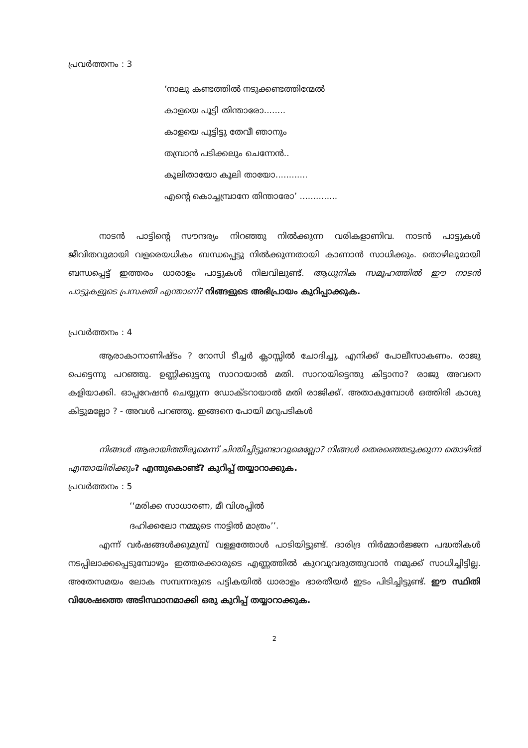പ്രവർത്തനം : 3
‘നാലു കണ്ടത്തിൽ നടുക്കണ്ടത്തിന്മേൽ
കാളയെ പൂട്ടി തിന്താരോ........
കാളയെ പൂട്ടിട്ടു തേവീ ഞാനും
തമ്പ്രാൻ പടിക്കലും ചെന്നേൻ..
കൂലിതായോ കൂലി തായോ............
എന്റെ കൊച്ചമ്പ്രാനേ തിന്താരോ’ ..............
നാടൻ പാട്ടിന്റെ സൗന്ദര്യം നിറഞ്ഞു നിൽക്കുന്ന വരികളാണിവ. നാടൻ പാട്ടുകൾ ജീവിതവുമായി വളരെയധികം ബന്ധപ്പെട്ടു നിൽക്കുന്നതായി കാണാൻ സാധിക്കും. തൊഴിലുമായി ബന്ധപ്പെട്ട് ഇത്തരം ധാരാളം പാട്ടുകൾ നിലവിലുണ്ട്. ആധുനിക സമൂഹത്തിൽ ഈ നാടൻ പാട്ടുകളുടെ പ്രസക്തി എന്താണ്? നിങ്ങളുടെ അഭിപ്രായം കുറിപ്പാക്കുക.
പ്രവർത്തനം : 4
ആരാകാനാണിഷ്ടം ? റോസി ടീച്ചർ ക്ലാസ്സിൽ ചോദിച്ചു. എനിക്ക് പോലീസാകണം. രാജു പെട്ടെന്നു പറഞ്ഞു. ഉണ്ണിക്കുട്ടനു സാറായാൽ മതി. സാറായിട്ടെന്തു കിട്ടാനാ? രാജു അവനെ കളിയാക്കി. ഓപ്പറേഷൻ ചെയ്യുന്ന ഡോക്ടറായാൽ മതി രാജിക്ക്. അതാകുമ്പോൾ ഒത്തിരി കാശു കിട്ടുമല്ലോ ? - അവൾ പറഞ്ഞു. ഇങ്ങനെ പോയി മറുപടികൾ
നിങ്ങൾ ആരായിത്തീരുമെന്ന് ചിന്തിച്ചിട്ടുണ്ടാവുമെല്ലോ? നിങ്ങൾ തെരഞ്ഞെടുക്കുന്ന തൊഴിൽ എന്തായിരിക്കും? എന്തുകൊണ്ട്? കുറിപ്പ് തയ്യാറാക്കുക.
പ്രവർത്തനം : 5
‘‘മരിക്ക സാധാരണ, മീ വിശപ്പിൽ
ദഹിക്കലോ നമ്മുടെ നാട്ടിൽ മാത്രം’’.
എന്ന് വർഷങ്ങൾക്കുമുമ്പ് വള്ളത്തോൾ പാടിയിട്ടുണ്ട്. ദാരിദ്ര നിർമ്മാർജ്ജന പദ്ധതികൾ നടപ്പിലാക്കപ്പെടുമ്പോഴും ഇത്തരക്കാരുടെ എണ്ണത്തിൽ കുറവുവരുത്തുവാൻ നമുക്ക് സാധിച്ചിട്ടില്ല. അതേസമയം ലോക സമ്പന്നരുടെ പട്ടികയിൽ ധാരാളം ഭാരതീയർ ഇടം പിടിച്ചിട്ടുണ്ട്. ഈ സ്ഥിതി വിശേഷത്തെ അടിസ്ഥാനമാക്കി ഒരു കുറിപ്പ് തയ്യാറാക്കുക.
2